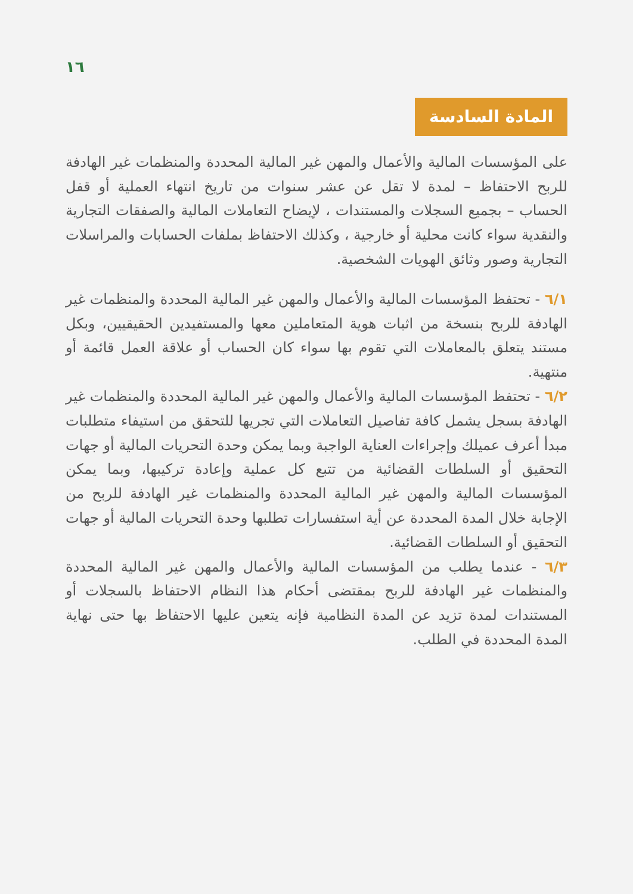١٦
المادة السادسة
على المؤسسات المالية والأعمال والمهن غير المالية المحددة والمنظمات غير الهادفة للربح الاحتفاظ – لمدة لا تقل عن عشر سنوات من تاريخ انتهاء العملية أو قفل الحساب – بجميع السجلات والمستندات ، لإيضاح التعاملات المالية والصفقات التجارية والنقدية سواء كانت محلية أو خارجية ، وكذلك الاحتفاظ بملفات الحسابات والمراسلات التجارية وصور وثائق الهويات الشخصية.
٦/١ - تحتفظ المؤسسات المالية والأعمال والمهن غير المالية المحددة والمنظمات غير الهادفة للربح بنسخة من اثبات هوية المتعاملين معها والمستفيدين الحقيقيين، وبكل مستند يتعلق بالمعاملات التي تقوم بها سواء كان الحساب أو علاقة العمل قائمة أو منتهية.
٦/٢ - تحتفظ المؤسسات المالية والأعمال والمهن غير المالية المحددة والمنظمات غير الهادفة بسجل يشمل كافة تفاصيل التعاملات التي تجريها للتحقق من استيفاء متطلبات مبدأ أعرف عميلك وإجراءات العناية الواجبة وبما يمكن وحدة التحريات المالية أو جهات التحقيق أو السلطات القضائية من تتبع كل عملية وإعادة تركيبها، وبما يمكن المؤسسات المالية والمهن غير المالية المحددة والمنظمات غير الهادفة للربح من الإجابة خلال المدة المحددة عن أية استفسارات تطلبها وحدة التحريات المالية أو جهات التحقيق أو السلطات القضائية.
٦/٣ - عندما يطلب من المؤسسات المالية والأعمال والمهن غير المالية المحددة والمنظمات غير الهادفة للربح بمقتضى أحكام هذا النظام الاحتفاظ بالسجلات أو المستندات لمدة تزيد عن المدة النظامية فإنه يتعين عليها الاحتفاظ بها حتى نهاية المدة المحددة في الطلب.